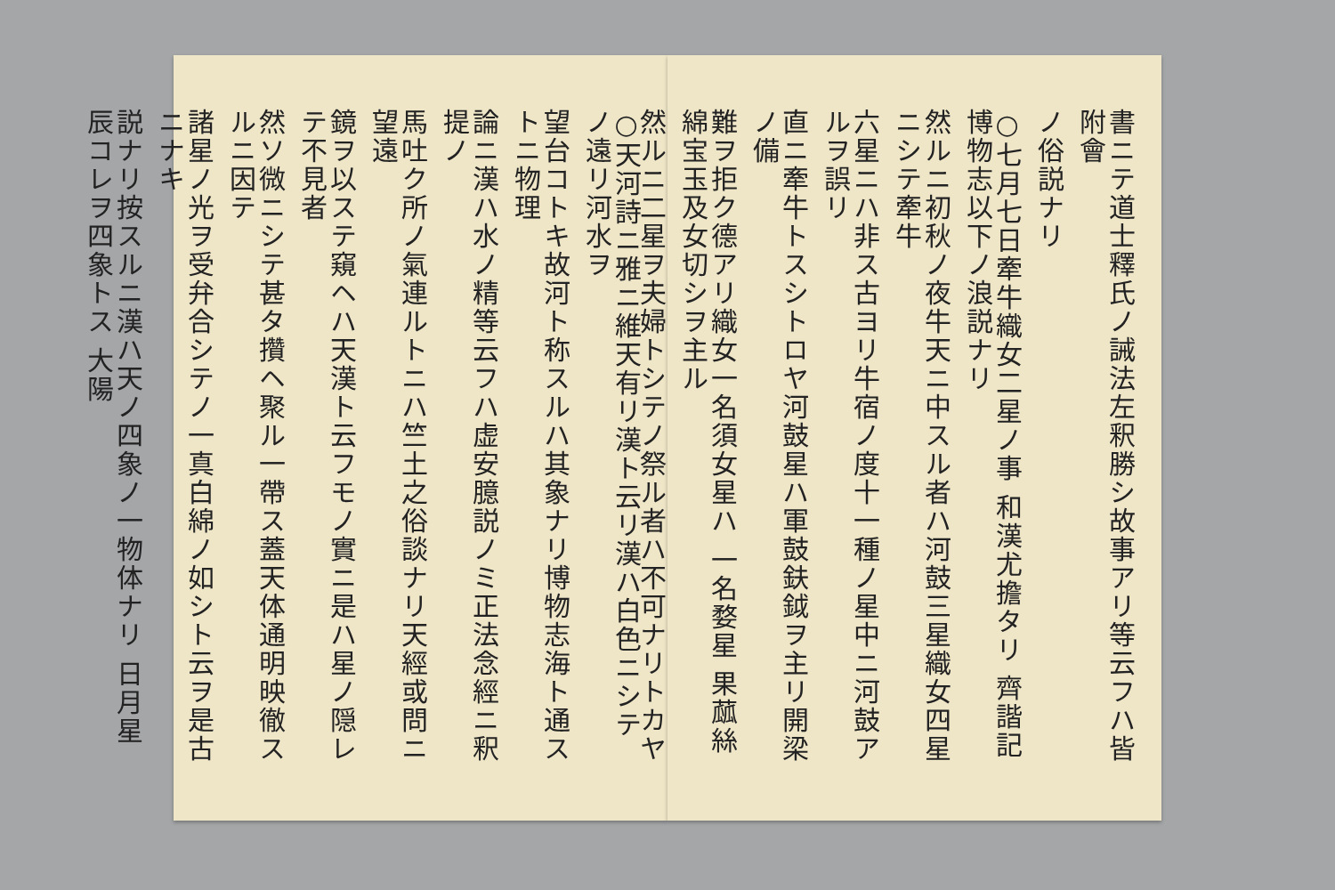書ニテ道士釋氏ノ誡法左釈勝シ故事アリ等云フハ皆附會
ノ俗説ナリ
○七月七日牽牛織女二星ノ事 和漢尤擔タリ 齊諧記博物志以下ノ浪説ナリ
然ルニ初秋ノ夜牛天ニ中スル者ハ河鼓三星織女四星ニシテ牽牛
六星ニハ非ス古ヨリ牛宿ノ度十一種ノ星中ニ河鼓アルヲ誤リ
直ニ牽牛トスシトロヤ河鼓星ハ軍鼓鈇鉞ヲ主リ開梁ノ備
難ヲ拒ク德アリ織女一名須女星ハ 一名婺星 果蓏絲綿宝玉及女切シヲ主ル
然ルニ二星ヲ夫婦トシテノ祭ル者ハ不可ナリトカヤ
○天河詩ニ雅ニ維天有リ漢ト云リ漢ハ白色ニシテノ遠リ河水ヲ
望台コトキ故河ト称スルハ其象ナリ博物志海ト通ストニ物理
論ニ漢ハ水ノ精等云フハ虚安臆説ノミ正法念經ニ釈提ノ
馬吐ク所ノ氣連ルトニハ竺土之俗談ナリ天經或問ニ望遠
鏡ヲ以ステ窺ヘハ天漢ト云フモノ實ニ是ハ星ノ隠レテ不見者
然ソ微ニシテ甚タ攢ヘ聚ル一帶ス蓋天体通明映徹スルニ因テ
諸星ノ光ヲ受弁合シテノ一真白綿ノ如シト云ヲ是古ニナキ
説ナリ按スルニ漢ハ天ノ四象ノ一物体ナリ 日月星辰コレヲ四象トス 大陽